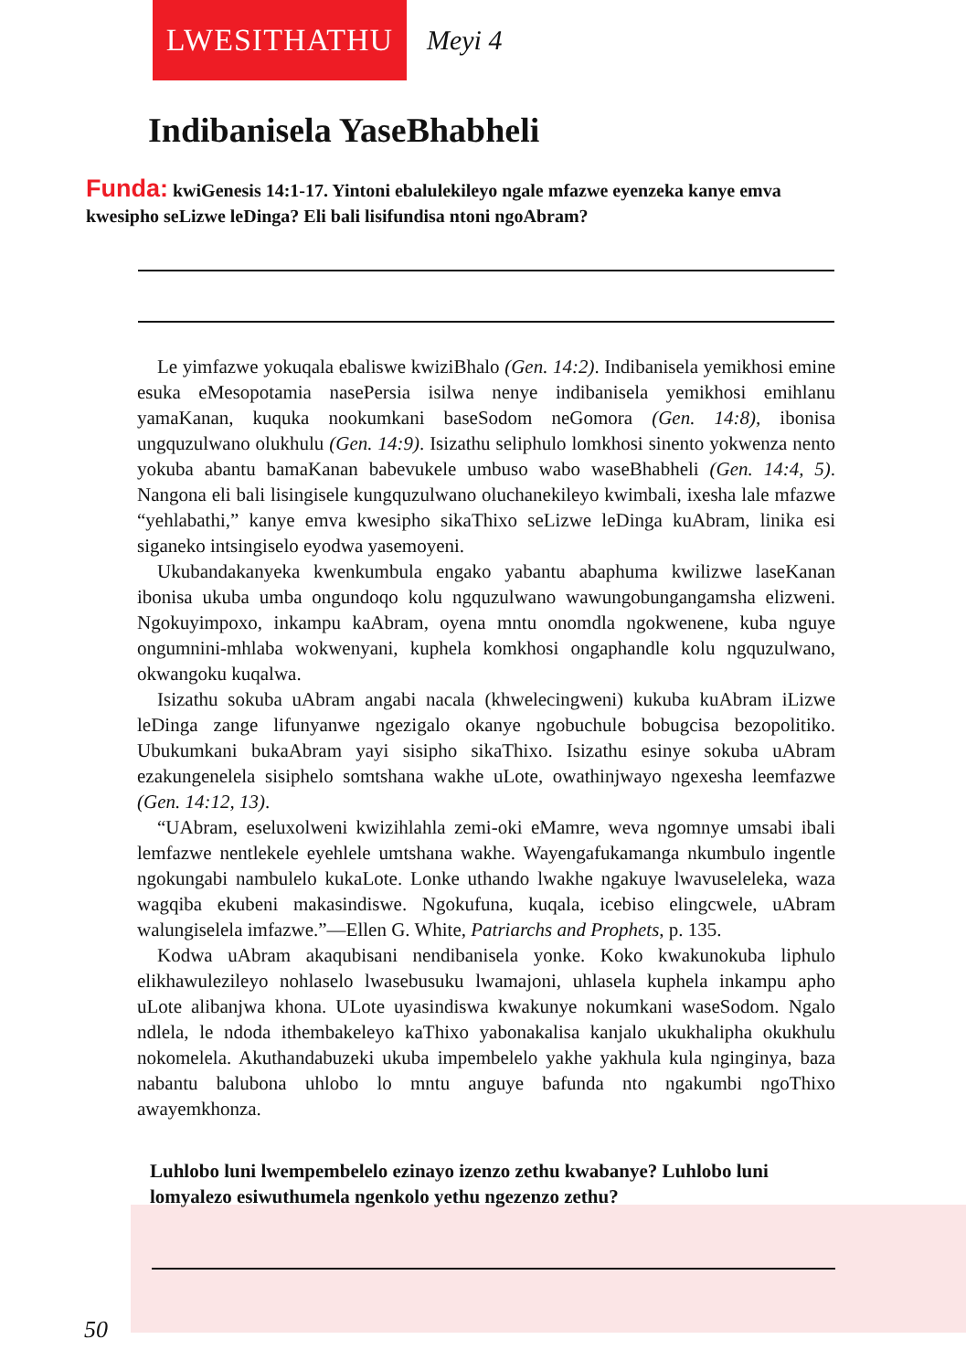LWESITHATHU
Meyi 4
Indibanisela YaseBhabheli
Funda: kwiGenesis 14:1-17. Yintoni ebalulekileyo ngale mfazwe eyenzeka kanye emva kwesipho seLizwe leDinga? Eli bali lisifundisa ntoni ngoAbram?
Le yimfazwe yokuqala ebaliswe kwiziBhalo (Gen. 14:2). Indibanisela yemikhosi emine esuka eMesopotamia nasePersia isilwa nenye indibanisela yemikhosi emihlanu yamaKanan, kuquka nookumkani baseSodom neGomora (Gen. 14:8), ibonisa ungquzulwano olukhulu (Gen. 14:9). Isizathu seliphulo lomkhosi sinento yokwenza nento yokuba abantu bamaKanan babevukele umbuso wabo waseBhabheli (Gen. 14:4, 5). Nangona eli bali lisingisele kungquzulwano oluchanekileyo kwimbali, ixesha lale mfazwe “yehlabathi,” kanye emva kwesipho sikaThixo seLizwe leDinga kuAbram, linika esi siganeko intsingiselo eyodwa yasemoyeni.
Ukubandakanyeka kwenkumbula engako yabantu abaphuma kwilizwe laseKanan ibonisa ukuba umba ongundoqo kolu ngquzulwano wawungobungangamsha elizweni. Ngokuyimpoxo, inkampu kaAbram, oyena mntu onomdla ngokwenene, kuba nguye ongumnini-mhlaba wokwenyani, kuphela komkhosi ongaphandle kolu ngquzulwano, okwangoku kuqalwa.
Isizathu sokuba uAbram angabi nacala (khwelecingweni) kukuba kuAbram iLizwe leDinga zange lifunyanwe ngezigalo okanye ngobuchule bobugcisa bezopolitiko. Ubukumkani bukaAbram yayi sisipho sikaThixo. Isizathu esinye sokuba uAbram ezakungenelela sisiphelo somtshana wakhe uLote, owathinjwayo ngexesha leemfazwe (Gen. 14:12, 13).
“UAbram, eseluxolweni kwizihlahla zemi-oki eMamre, weva ngomnye umsabi ibali lemfazwe nentlekele eyehlele umtshana wakhe. Wayengafukamanga nkumbulo ingentle ngokungabi nambulelo kukaLote. Lonke uthando lwakhe ngakuye lwavuseleleka, waza wagqiba ekubeni makasindiswe. Ngokufuna, kuqala, icebiso elingcwele, uAbram walungiselela imfazwe.”—Ellen G. White, Patriarchs and Prophets, p. 135.
Kodwa uAbram akaqubisani nendibanisela yonke. Koko kwakunokuba liphulo elikhawulezileyo nohlaselo lwasebusuku lwamajoni, uhlasela kuphela inkampu apho uLote alibanjwa khona. ULote uyasindiswa kwakunye nokumkani waseSodom. Ngalo ndlela, le ndoda ithembakeleyo kaThixo yabonakalisa kanjalo ukukhalipha okukhulu nokomelela. Akuthandabuzeki ukuba impembelelo yakhe yakhula kula nginginya, baza nabantu balubona uhlobo lo mntu anguye bafunda nto ngakumbi ngoThixo awayemkhonza.
Luhlobo luni lwempembelelo ezinayo izenzo zethu kwabanye? Luhlobo luni lomyalezo esiwuthumela ngenkolo yethu ngezenzo zethu?
50